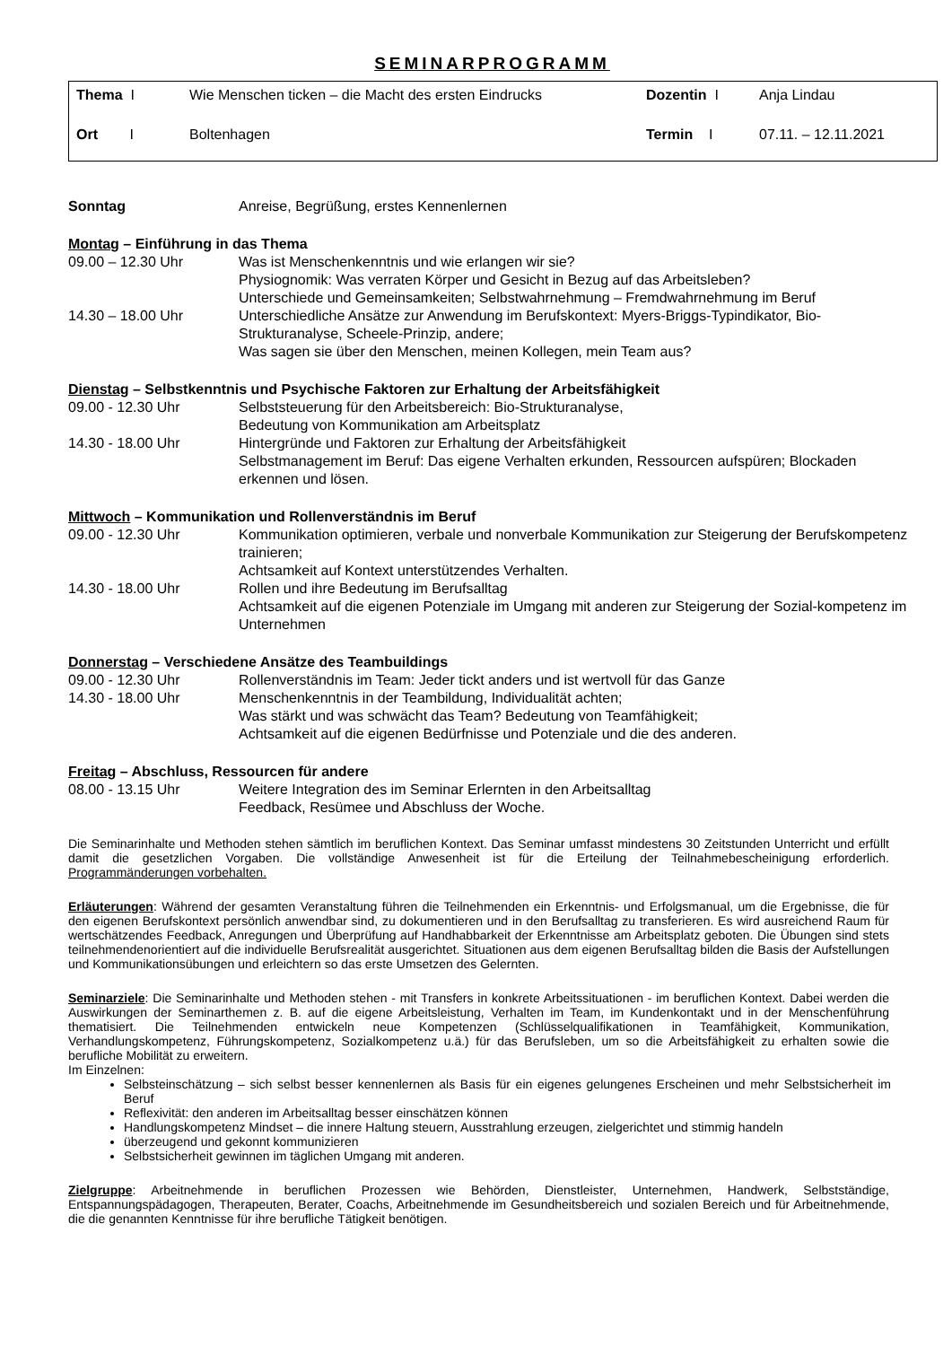SEMINARPROGRAMM
| Thema I | Wie Menschen ticken – die Macht des ersten Eindrucks | Dozentin I | Anja Lindau |
| Ort I | Boltenhagen | Termin I | 07.11. – 12.11.2021 |
| Sonntag | Anreise, Begrüßung, erstes Kennenlernen |
Montag – Einführung in das Thema
| 09.00 – 12.30 Uhr | Was ist Menschenkenntnis und wie erlangen wir sie? Physiognomik: Was verraten Körper und Gesicht in Bezug auf das Arbeitsleben? Unterschiede und Gemeinsamkeiten; Selbstwahrnehmung – Fremdwahrnehmung im Beruf |
| 14.30 – 18.00 Uhr | Unterschiedliche Ansätze zur Anwendung im Berufskontext: Myers-Briggs-Typindikator, Bio-Strukturanalyse, Scheele-Prinzip, andere; Was sagen sie über den Menschen, meinen Kollegen, mein Team aus? |
Dienstag – Selbstkenntnis und Psychische Faktoren zur Erhaltung der Arbeitsfähigkeit
| 09.00 - 12.30 Uhr | Selbststeuerung für den Arbeitsbereich: Bio-Strukturanalyse, Bedeutung von Kommunikation am Arbeitsplatz |
| 14.30 - 18.00 Uhr | Hintergründe und Faktoren zur Erhaltung der Arbeitsfähigkeit Selbstmanagement im Beruf: Das eigene Verhalten erkunden, Ressourcen aufspüren; Blockaden erkennen und lösen. |
Mittwoch – Kommunikation und Rollenverständnis im Beruf
| 09.00 - 12.30 Uhr | Kommunikation optimieren, verbale und nonverbale Kommunikation zur Steigerung der Berufskompetenz trainieren; Achtsamkeit auf Kontext unterstützendes Verhalten. |
| 14.30 - 18.00 Uhr | Rollen und ihre Bedeutung im Berufsalltag Achtsamkeit auf die eigenen Potenziale im Umgang mit anderen zur Steigerung der Sozial-kompetenz im Unternehmen |
Donnerstag – Verschiedene Ansätze des Teambuildings
| 09.00 - 12.30 Uhr | Rollenverständnis im Team: Jeder tickt anders und ist wertvoll für das Ganze |
| 14.30 - 18.00 Uhr | Menschenkenntnis in der Teambildung, Individualität achten; Was stärkt und was schwächt das Team? Bedeutung von Teamfähigkeit; Achtsamkeit auf die eigenen Bedürfnisse und Potenziale und die des anderen. |
Freitag – Abschluss, Ressourcen für andere
| 08.00 - 13.15 Uhr | Weitere Integration des im Seminar Erlernten in den Arbeitsalltag Feedback, Resümee und Abschluss der Woche. |
Die Seminarinhalte und Methoden stehen sämtlich im beruflichen Kontext. Das Seminar umfasst mindestens 30 Zeitstunden Unterricht und erfüllt damit die gesetzlichen Vorgaben. Die vollständige Anwesenheit ist für die Erteilung der Teilnahmebescheinigung erforderlich. Programmänderungen vorbehalten.
Erläuterungen: Während der gesamten Veranstaltung führen die Teilnehmenden ein Erkenntnis- und Erfolgsmanual, um die Ergebnisse, die für den eigenen Berufskontext persönlich anwendbar sind, zu dokumentieren und in den Berufsalltag zu transferieren. Es wird ausreichend Raum für wertschätzendes Feedback, Anregungen und Überprüfung auf Handhabbarkeit der Erkenntnisse am Arbeitsplatz geboten. Die Übungen sind stets teilnehmendenorientiert auf die individuelle Berufsrealität ausgerichtet. Situationen aus dem eigenen Berufsalltag bilden die Basis der Aufstellungen und Kommunikationsübungen und erleichtern so das erste Umsetzen des Gelernten.
Seminarziele: Die Seminarinhalte und Methoden stehen - mit Transfers in konkrete Arbeitssituationen - im beruflichen Kontext. Dabei werden die Auswirkungen der Seminarthemen z. B. auf die eigene Arbeitsleistung, Verhalten im Team, im Kundenkontakt und in der Menschenführung thematisiert. Die Teilnehmenden entwickeln neue Kompetenzen (Schlüsselqualifikationen in Teamfähigkeit, Kommunikation, Verhandlungskompetenz, Führungskompetenz, Sozialkompetenz u.ä.) für das Berufsleben, um so die Arbeitsfähigkeit zu erhalten sowie die berufliche Mobilität zu erweitern.
Im Einzelnen:
Selbsteinschätzung – sich selbst besser kennenlernen als Basis für ein eigenes gelungenes Erscheinen und mehr Selbstsicherheit im Beruf
Reflexivität: den anderen im Arbeitsalltag besser einschätzen können
Handlungskompetenz Mindset – die innere Haltung steuern, Ausstrahlung erzeugen, zielgerichtet und stimmig handeln
überzeugend und gekonnt kommunizieren
Selbstsicherheit gewinnen im täglichen Umgang mit anderen.
Zielgruppe: Arbeitnehmende in beruflichen Prozessen wie Behörden, Dienstleister, Unternehmen, Handwerk, Selbstständige, Entspannungspädagogen, Therapeuten, Berater, Coachs, Arbeitnehmende im Gesundheitsbereich und sozialen Bereich und für Arbeitnehmende, die die genannten Kenntnisse für ihre berufliche Tätigkeit benötigen.